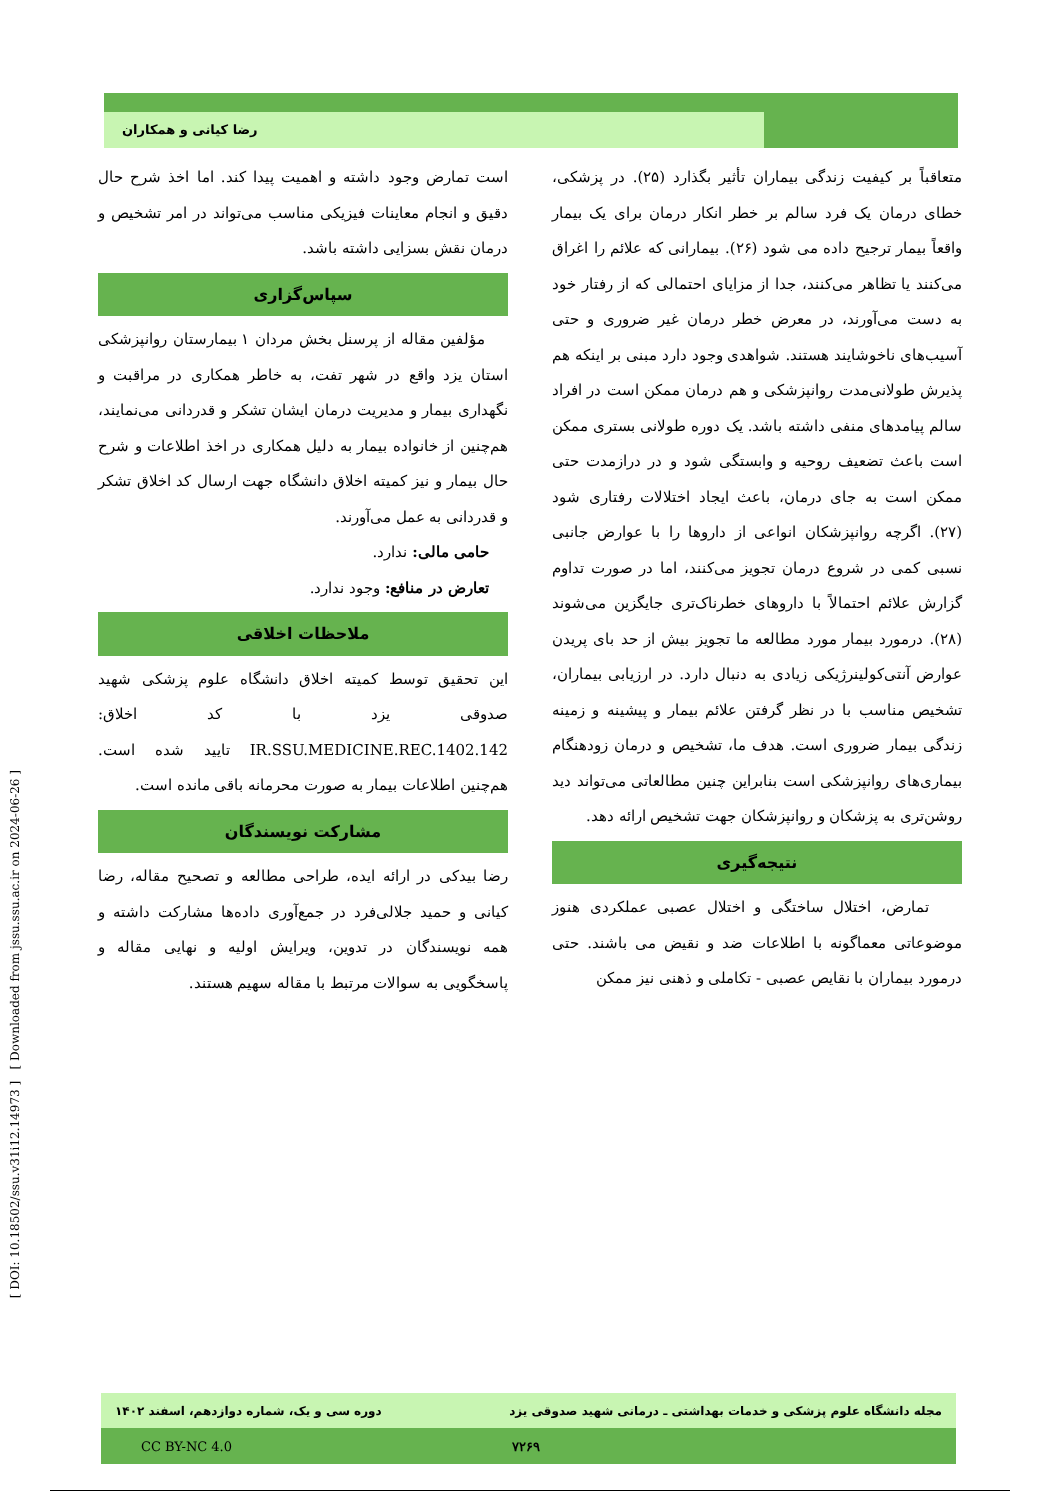رضا کیانی و همکاران
[ DOI: 10.18502/ssu.v31i12.14973 ] [ Downloaded from jssu.ssu.ac.ir on 2024-06-26 ]
متعاقباً بر کیفیت زندگی بیماران تأثیر بگذارد (۲۵). در پزشکی، خطای درمان یک فرد سالم بر خطر انکار درمان برای یک بیمار واقعاً بیمار ترجیح داده می شود (۲۶). بیمارانی که علائم را اغراق می‌کنند یا تظاهر می‌کنند، جدا از مزایای احتمالی که از رفتار خود به دست می‌آورند، در معرض خطر درمان غیر ضروری و حتی آسیب‌های ناخوشایند هستند. شواهدی وجود دارد مبنی بر اینکه هم پذیرش طولانی‌مدت روانپزشکی و هم درمان ممکن است در افراد سالم پیامدهای منفی داشته باشد. یک دوره طولانی بستری ممکن است باعث تضعیف روحیه و وابستگی شود و در درازمدت حتی ممکن است به جای درمان، باعث ایجاد اختلالات رفتاری شود (۲۷). اگرچه روانپزشکان انواعی از داروها را با عوارض جانبی نسبی کمی در شروع درمان تجویز می‌کنند، اما در صورت تداوم گزارش علائم احتمالاً با داروهای خطرناک‌تری جایگزین می‌شوند (۲۸). درمورد بیمار مورد مطالعه ما تجویز بیش از حد بای پریدن عوارض آنتی‌کولینرژیکی زیادی به دنبال دارد. در ارزیابی بیماران، تشخیص مناسب با در نظر گرفتن علائم بیمار و پیشینه و زمینه زندگی بیمار ضروری است. هدف ما، تشخیص و درمان زودهنگام بیماری‌های روانپزشکی است بنابراین چنین مطالعاتی می‌تواند دید روشن‌تری به پزشکان و روانپزشکان جهت تشخیص ارائه دهد.
نتیجه‌گیری
تمارض، اختلال ساختگی و اختلال عصبی عملکردی هنوز موضوعاتی معماگونه با اطلاعات ضد و نقیض می باشند. حتی درمورد بیماران با نقایص عصبی - تکاملی و ذهنی نیز ممکن
است تمارض وجود داشته و اهمیت پیدا کند. اما اخذ شرح حال دقیق و انجام معاینات فیزیکی مناسب می‌تواند در امر تشخیص و درمان نقش بسزایی داشته باشد.
سپاس‌گزاری
مؤلفین مقاله از پرسنل بخش مردان ۱ بیمارستان روانپزشکی استان یزد واقع در شهر تفت، به خاطر همکاری در مراقبت و نگهداری بیمار و مدیریت درمان ایشان تشکر و قدردانی می‌نمایند، هم‌چنین از خانواده بیمار به دلیل همکاری در اخذ اطلاعات و شرح حال بیمار و نیز کمیته اخلاق دانشگاه جهت ارسال کد اخلاق تشکر و قدردانی به عمل می‌آورند.
حامی مالی: ندارد.
تعارض در منافع: وجود ندارد.
ملاحظات اخلاقی
این تحقیق توسط کمیته اخلاق دانشگاه علوم پزشکی شهید صدوقی یزد با کد اخلاق: IR.SSU.MEDICINE.REC.1402.142 تایید شده است. هم‌چنین اطلاعات بیمار به صورت محرمانه باقی مانده است.
مشارکت نویسندگان
رضا بیدکی در ارائه ایده، طراحی مطالعه و تصحیح مقاله، رضا کیانی و حمید جلالی‌فرد در جمع‌آوری داده‌ها مشارکت داشته و همه نویسندگان در تدوین، ویرایش اولیه و نهایی مقاله و پاسخگویی به سوالات مرتبط با مقاله سهیم هستند.
مجله دانشگاه علوم پزشکی و خدمات بهداشتی ـ درمانی شهید صدوقی یزد دوره سی و یک، شماره دوازدهم، اسفند ۱۴۰۲
CC BY-NC 4.0 ۷۲۶۹